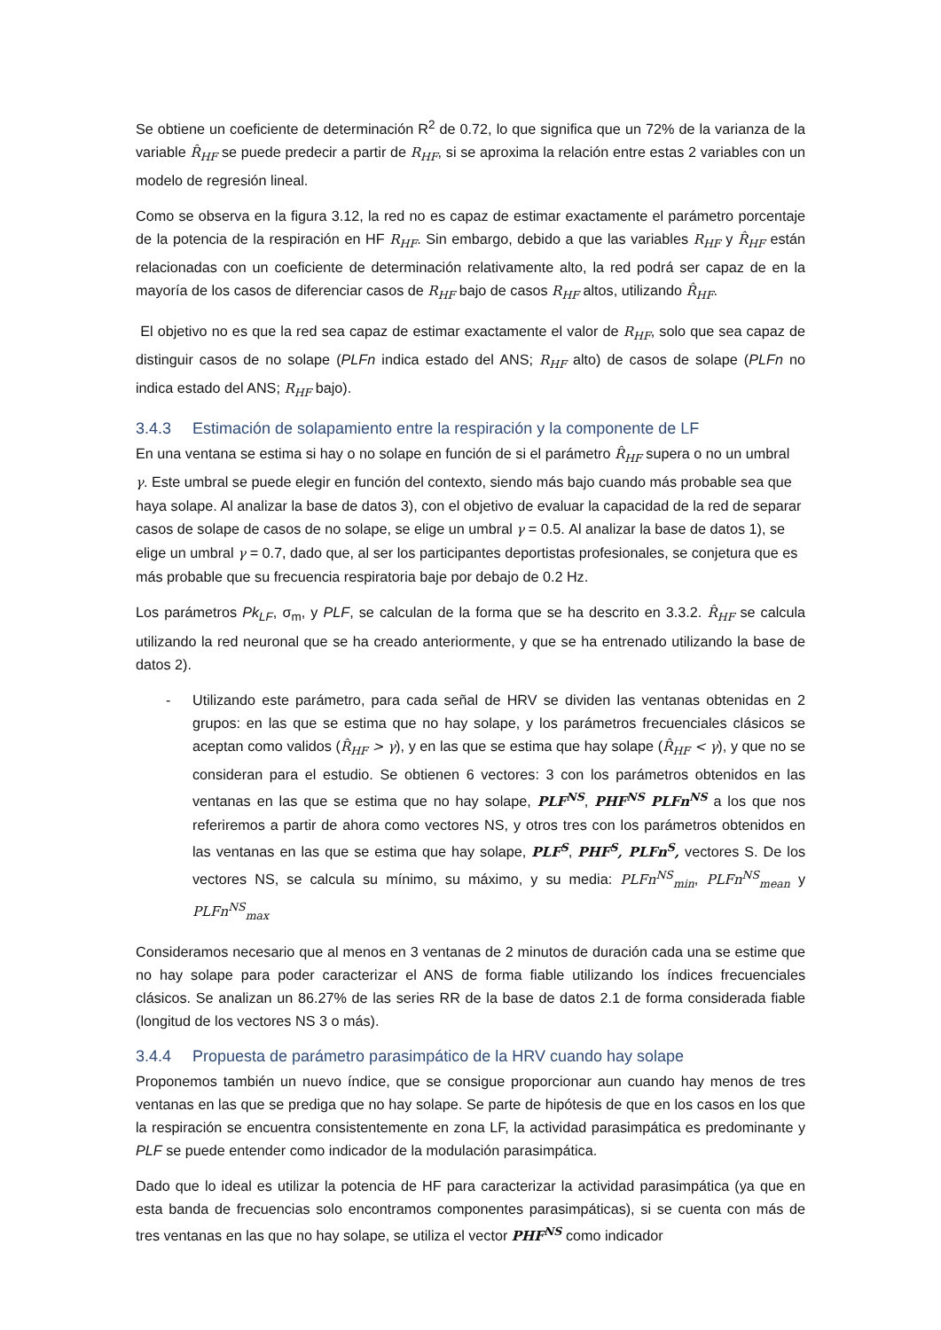Se obtiene un coeficiente de determinación R<sup>2</sup> de 0.72, lo que significa que un 72% de la varianza de la variable R̂<sub>HF</sub> se puede predecir a partir de R<sub>HF</sub>, si se aproxima la relación entre estas 2 variables con un modelo de regresión lineal.
Como se observa en la figura 3.12, la red no es capaz de estimar exactamente el parámetro porcentaje de la potencia de la respiración en HF R<sub>HF</sub>. Sin embargo, debido a que las variables R<sub>HF</sub> y R̂<sub>HF</sub> están relacionadas con un coeficiente de determinación relativamente alto, la red podrá ser capaz de en la mayoría de los casos de diferenciar casos de R<sub>HF</sub> bajo de casos R<sub>HF</sub> altos, utilizando R̂<sub>HF</sub>.
El objetivo no es que la red sea capaz de estimar exactamente el valor de R<sub>HF</sub>, solo que sea capaz de distinguir casos de no solape (PLFn indica estado del ANS; R<sub>HF</sub> alto) de casos de solape (PLFn no indica estado del ANS; R<sub>HF</sub> bajo).
3.4.3 Estimación de solapamiento entre la respiración y la componente de LF
En una ventana se estima si hay o no solape en función de si el parámetro R̂<sub>HF</sub> supera o no un umbral γ. Este umbral se puede elegir en función del contexto, siendo más bajo cuando más probable sea que haya solape. Al analizar la base de datos 3), con el objetivo de evaluar la capacidad de la red de separar casos de solape de casos de no solape, se elige un umbral γ = 0.5. Al analizar la base de datos 1), se elige un umbral γ = 0.7, dado que, al ser los participantes deportistas profesionales, se conjetura que es más probable que su frecuencia respiratoria baje por debajo de 0.2 Hz.
Los parámetros Pk<sub>LF</sub>, σ<sub>m</sub>, y PLF, se calculan de la forma que se ha descrito en 3.3.2. R̂<sub>HF</sub> se calcula utilizando la red neuronal que se ha creado anteriormente, y que se ha entrenado utilizando la base de datos 2).
- Utilizando este parámetro, para cada señal de HRV se dividen las ventanas obtenidas en 2 grupos: en las que se estima que no hay solape, y los parámetros frecuenciales clásicos se aceptan como validos (R̂<sub>HF</sub> > γ), y en las que se estima que hay solape (R̂<sub>HF</sub> < γ), y que no se consideran para el estudio. Se obtienen 6 vectores: 3 con los parámetros obtenidos en las ventanas en las que se estima que no hay solape, PLF<sup>NS</sup>, PHF<sup>NS</sup> PLFn<sup>NS</sup> a los que nos referiremos a partir de ahora como vectores NS, y otros tres con los parámetros obtenidos en las ventanas en las que se estima que hay solape, PLF<sup>S</sup>, PHF<sup>S</sup>, PLFn<sup>S</sup>, vectores S. De los vectores NS, se calcula su mínimo, su máximo, y su media: PLFn<sup>NS</sup><sub>min</sub>, PLFn<sup>NS</sup><sub>mean</sub> y PLFn<sup>NS</sup><sub>max</sub>
Consideramos necesario que al menos en 3 ventanas de 2 minutos de duración cada una se estime que no hay solape para poder caracterizar el ANS de forma fiable utilizando los índices frecuenciales clásicos. Se analizan un 86.27% de las series RR de la base de datos 2.1 de forma considerada fiable (longitud de los vectores NS 3 o más).
3.4.4 Propuesta de parámetro parasimpático de la HRV cuando hay solape
Proponemos también un nuevo índice, que se consigue proporcionar aun cuando hay menos de tres ventanas en las que se prediga que no hay solape. Se parte de hipótesis de que en los casos en los que la respiración se encuentra consistentemente en zona LF, la actividad parasimpática es predominante y PLF se puede entender como indicador de la modulación parasimpática.
Dado que lo ideal es utilizar la potencia de HF para caracterizar la actividad parasimpática (ya que en esta banda de frecuencias solo encontramos componentes parasimpáticas), si se cuenta con más de tres ventanas en las que no hay solape, se utiliza el vector PHF<sup>NS</sup> como indicador